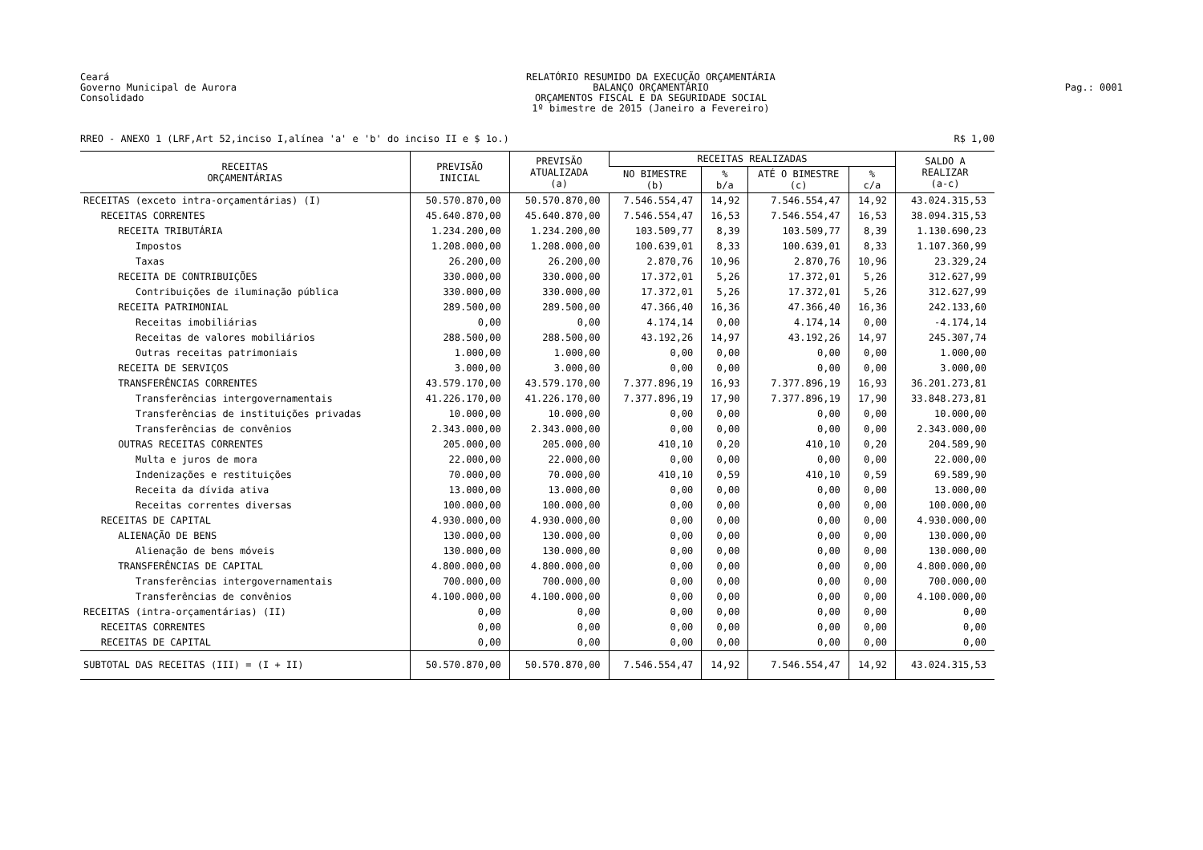Ceará
Governo Municipal de Aurora
Consolidado
RELATÓRIO RESUMIDO DA EXECUÇÃO ORÇAMENTÁRIA
BALANÇO ORÇAMENTÁRIO
ORÇAMENTOS FISCAL E DA SEGURIDADE SOCIAL
1º bimestre de 2015 (Janeiro a Fevereiro)
Pag.: 0001
RREO - ANEXO 1 (LRF,Art 52,inciso I,alínea 'a' e 'b' do inciso II e $ 1o.) R$ 1,00
| RECEITAS ORÇAMENTÁRIAS | PREVISÃO INICIAL | PREVISÃO ATUALIZADA (a) | RECEITAS REALIZADAS | | | | SALDO A REALIZAR (a-c) |
| --- | --- | --- | --- | --- | --- | --- | --- |
| | | | NO BIMESTRE (b) | % b/a | ATÉ O BIMESTRE (c) | % c/a | |
| RECEITAS (exceto intra-orçamentárias) (I) | 50.570.870,00 | 50.570.870,00 | 7.546.554,47 | 14,92 | 7.546.554,47 | 14,92 | 43.024.315,53 |
| RECEITAS CORRENTES | 45.640.870,00 | 45.640.870,00 | 7.546.554,47 | 16,53 | 7.546.554,47 | 16,53 | 38.094.315,53 |
| RECEITA TRIBUTÁRIA | 1.234.200,00 | 1.234.200,00 | 103.509,77 | 8,39 | 103.509,77 | 8,39 | 1.130.690,23 |
| Impostos | 1.208.000,00 | 1.208.000,00 | 100.639,01 | 8,33 | 100.639,01 | 8,33 | 1.107.360,99 |
| Taxas | 26.200,00 | 26.200,00 | 2.870,76 | 10,96 | 2.870,76 | 10,96 | 23.329,24 |
| RECEITA DE CONTRIBUIÇÕES | 330.000,00 | 330.000,00 | 17.372,01 | 5,26 | 17.372,01 | 5,26 | 312.627,99 |
| Contribuições de iluminação pública | 330.000,00 | 330.000,00 | 17.372,01 | 5,26 | 17.372,01 | 5,26 | 312.627,99 |
| RECEITA PATRIMONIAL | 289.500,00 | 289.500,00 | 47.366,40 | 16,36 | 47.366,40 | 16,36 | 242.133,60 |
| Receitas imobiliárias | 0,00 | 0,00 | 4.174,14 | 0,00 | 4.174,14 | 0,00 | -4.174,14 |
| Receitas de valores mobiliários | 288.500,00 | 288.500,00 | 43.192,26 | 14,97 | 43.192,26 | 14,97 | 245.307,74 |
| Outras receitas patrimoniais | 1.000,00 | 1.000,00 | 0,00 | 0,00 | 0,00 | 0,00 | 1.000,00 |
| RECEITA DE SERVIÇOS | 3.000,00 | 3.000,00 | 0,00 | 0,00 | 0,00 | 0,00 | 3.000,00 |
| TRANSFERÊNCIAS CORRENTES | 43.579.170,00 | 43.579.170,00 | 7.377.896,19 | 16,93 | 7.377.896,19 | 16,93 | 36.201.273,81 |
| Transferências intergovernamentais | 41.226.170,00 | 41.226.170,00 | 7.377.896,19 | 17,90 | 7.377.896,19 | 17,90 | 33.848.273,81 |
| Transferências de instituições privadas | 10.000,00 | 10.000,00 | 0,00 | 0,00 | 0,00 | 0,00 | 10.000,00 |
| Transferências de convênios | 2.343.000,00 | 2.343.000,00 | 0,00 | 0,00 | 0,00 | 0,00 | 2.343.000,00 |
| OUTRAS RECEITAS CORRENTES | 205.000,00 | 205.000,00 | 410,10 | 0,20 | 410,10 | 0,20 | 204.589,90 |
| Multa e juros de mora | 22.000,00 | 22.000,00 | 0,00 | 0,00 | 0,00 | 0,00 | 22.000,00 |
| Indenizações e restituições | 70.000,00 | 70.000,00 | 410,10 | 0,59 | 410,10 | 0,59 | 69.589,90 |
| Receita da dívida ativa | 13.000,00 | 13.000,00 | 0,00 | 0,00 | 0,00 | 0,00 | 13.000,00 |
| Receitas correntes diversas | 100.000,00 | 100.000,00 | 0,00 | 0,00 | 0,00 | 0,00 | 100.000,00 |
| RECEITAS DE CAPITAL | 4.930.000,00 | 4.930.000,00 | 0,00 | 0,00 | 0,00 | 0,00 | 4.930.000,00 |
| ALIENAÇÃO DE BENS | 130.000,00 | 130.000,00 | 0,00 | 0,00 | 0,00 | 0,00 | 130.000,00 |
| Alienação de bens móveis | 130.000,00 | 130.000,00 | 0,00 | 0,00 | 0,00 | 0,00 | 130.000,00 |
| TRANSFERÊNCIAS DE CAPITAL | 4.800.000,00 | 4.800.000,00 | 0,00 | 0,00 | 0,00 | 0,00 | 4.800.000,00 |
| Transferências intergovernamentais | 700.000,00 | 700.000,00 | 0,00 | 0,00 | 0,00 | 0,00 | 700.000,00 |
| Transferências de convênios | 4.100.000,00 | 4.100.000,00 | 0,00 | 0,00 | 0,00 | 0,00 | 4.100.000,00 |
| RECEITAS (intra-orçamentárias) (II) | 0,00 | 0,00 | 0,00 | 0,00 | 0,00 | 0,00 | 0,00 |
| RECEITAS CORRENTES | 0,00 | 0,00 | 0,00 | 0,00 | 0,00 | 0,00 | 0,00 |
| RECEITAS DE CAPITAL | 0,00 | 0,00 | 0,00 | 0,00 | 0,00 | 0,00 | 0,00 |
| SUBTOTAL DAS RECEITAS (III) = (I + II) | 50.570.870,00 | 50.570.870,00 | 7.546.554,47 | 14,92 | 7.546.554,47 | 14,92 | 43.024.315,53 |